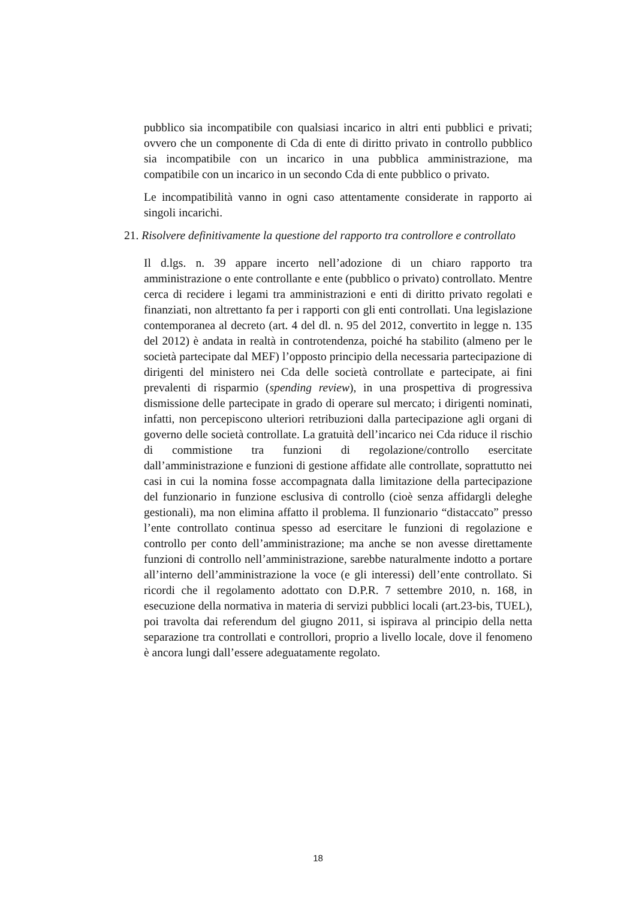pubblico sia incompatibile con qualsiasi incarico in altri enti pubblici e privati; ovvero che un componente di Cda di ente di diritto privato in controllo pubblico sia incompatibile con un incarico in una pubblica amministrazione, ma compatibile con un incarico in un secondo Cda di ente pubblico o privato.
Le incompatibilità vanno in ogni caso attentamente considerate in rapporto ai singoli incarichi.
21. Risolvere definitivamente la questione del rapporto tra controllore e controllato
Il d.lgs. n. 39 appare incerto nell’adozione di un chiaro rapporto tra amministrazione o ente controllante e ente (pubblico o privato) controllato. Mentre cerca di recidere i legami tra amministrazioni e enti di diritto privato regolati e finanziati, non altrettanto fa per i rapporti con gli enti controllati. Una legislazione contemporanea al decreto (art. 4 del dl. n. 95 del 2012, convertito in legge n. 135 del 2012) è andata in realtà in controtendenza, poiché ha stabilito (almeno per le società partecipate dal MEF) l’opposto principio della necessaria partecipazione di dirigenti del ministero nei Cda delle società controllate e partecipate, ai fini prevalenti di risparmio (spending review), in una prospettiva di progressiva dismissione delle partecipate in grado di operare sul mercato; i dirigenti nominati, infatti, non percepiscono ulteriori retribuzioni dalla partecipazione agli organi di governo delle società controllate. La gratuità dell’incarico nei Cda riduce il rischio di commistione tra funzioni di regolazione/controllo esercitate dall’amministrazione e funzioni di gestione affidate alle controllate, soprattutto nei casi in cui la nomina fosse accompagnata dalla limitazione della partecipazione del funzionario in funzione esclusiva di controllo (cioè senza affidargli deleghe gestionali), ma non elimina affatto il problema. Il funzionario “distaccato” presso l’ente controllato continua spesso ad esercitare le funzioni di regolazione e controllo per conto dell’amministrazione; ma anche se non avesse direttamente funzioni di controllo nell’amministrazione, sarebbe naturalmente indotto a portare all’interno dell’amministrazione la voce (e gli interessi) dell’ente controllato. Si ricordi che il regolamento adottato con D.P.R. 7 settembre 2010, n. 168, in esecuzione della normativa in materia di servizi pubblici locali (art.23-bis, TUEL), poi travolta dai referendum del giugno 2011, si ispirava al principio della netta separazione tra controllati e controllori, proprio a livello locale, dove il fenomeno è ancora lungi dall’essere adeguatamente regolato.
18